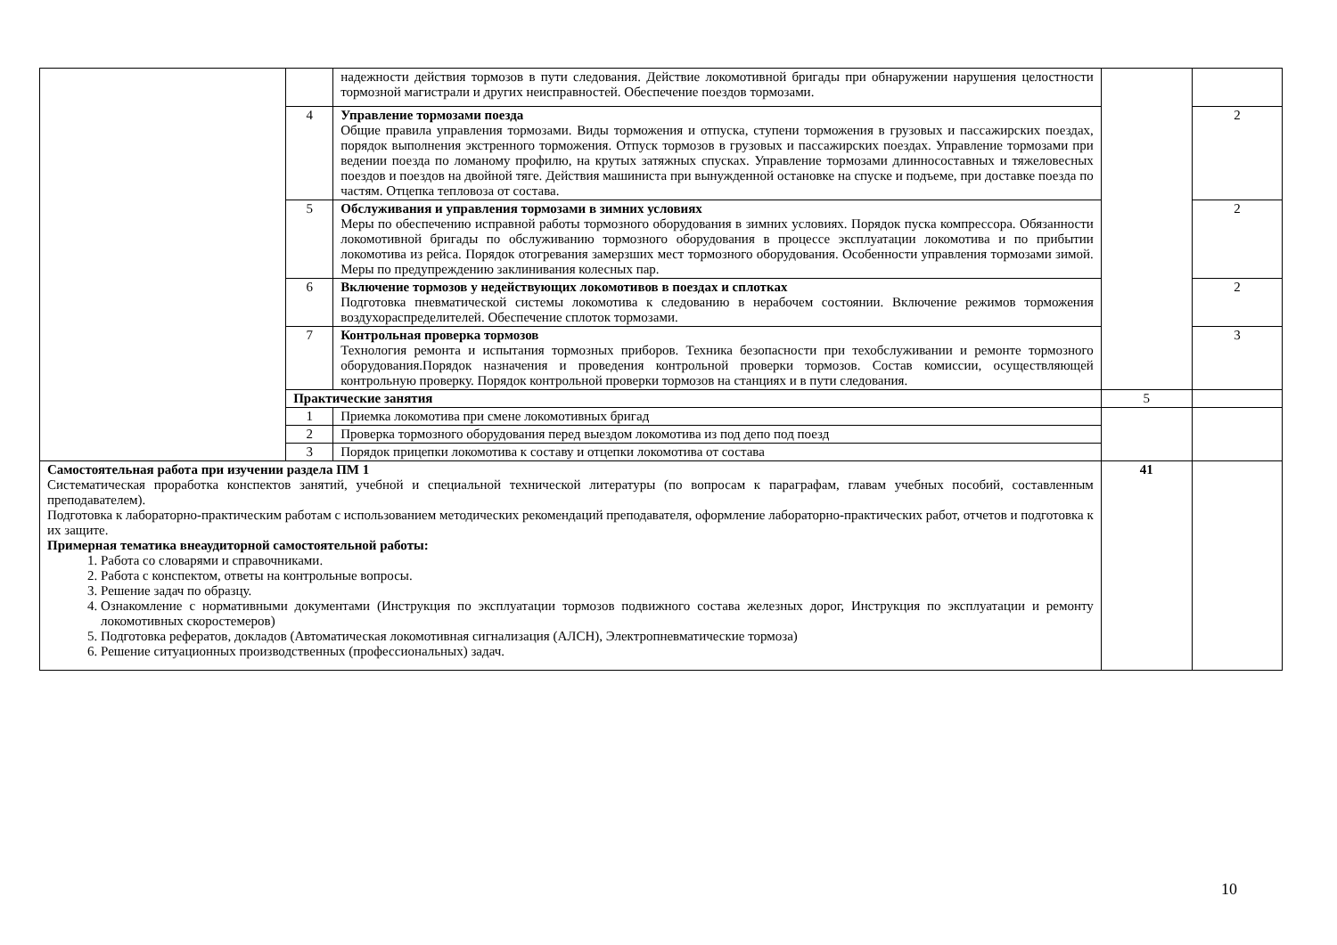| | | надежности действия тормозов в пути следования. Действие локомотивной бригады при обнаружении нарушения целостности тормозной магистрали и других неисправностей. Обеспечение поездов тормозами. | | |
| | 4 | Управление тормозами поезда Общие правила управления тормозами. Виды торможения и отпуска, ступени торможения в грузовых и пассажирских поездах, порядок выполнения экстренного торможения. Отпуск тормозов в грузовых и пассажирских поездах. Управление тормозами при ведении поезда по ломаному профилю, на крутых затяжных спусках. Управление тормозами длинносоставных и тяжеловесных поездов и поездов на двойной тяге. Действия машиниста при вынужденной остановке на спуске и подъеме, при доставке поезда по частям. Отцепка тепловоза от состава. | | 2 |
| | 5 | Обслуживания и управления тормозами в зимних условиях Меры по обеспечению исправной работы тормозного оборудования в зимних условиях. Порядок пуска компрессора. Обязанности локомотивной бригады по обслуживанию тормозного оборудования в процессе эксплуатации локомотива и по прибытии локомотива из рейса. Порядок отогревания замерзших мест тормозного оборудования. Особенности управления тормозами зимой. Меры по предупреждению заклинивания колесных пар. | | 2 |
| | 6 | Включение тормозов у недействующих локомотивов в поездах и сплотках Подготовка пневматической системы локомотива к следованию в нерабочем состоянии. Включение режимов торможения воздухораспределителей. Обеспечение сплоток тормозами. | | 2 |
| | 7 | Контрольная проверка тормозов Технология ремонта и испытания тормозных приборов. Техника безопасности при техобслуживании и ремонте тормозного оборудования.Порядок назначения и проведения контрольной проверки тормозов. Состав комиссии, осуществляющей контрольную проверку. Порядок контрольной проверки тормозов на станциях и в пути следования. | | 3 |
| | Практические занятия | | 5 | |
| | 1 | Приемка локомотива при смене локомотивных бригад | | |
| | 2 | Проверка тормозного оборудования перед выездом локомотива из под депо под поезд | | |
| | 3 | Порядок прицепки локомотива к составу и отцепки локомотива от состава | | |
| Самостоятельная работа при изучении раздела ПМ 1 Систематическая проработка конспектов занятий, учебной и специальной технической литературы (по вопросам к параграфам, главам учебных пособий, составленным преподавателем). Подготовка к лабораторно-практическим работам с использованием методических рекомендаций преподавателя, оформление лабораторно-практических работ, отчетов и подготовка к их защите. Примерная тематика внеаудиторной самостоятельной работы: 1. Работа со словарями и справочниками. 2. Работа с конспектом, ответы на контрольные вопросы. 3. Решение задач по образцу. 4. Ознакомление с нормативными документами (Инструкция по эксплуатации тормозов подвижного состава железных дорог, Инструкция по эксплуатации и ремонту локомотивных скоростемеров) 5. Подготовка рефератов, докладов (Автоматическая локомотивная сигнализация (АЛСН), Электропневматические тормоза) 6. Решение ситуационных производственных (профессиональных) задач. | | | 41 | |
10